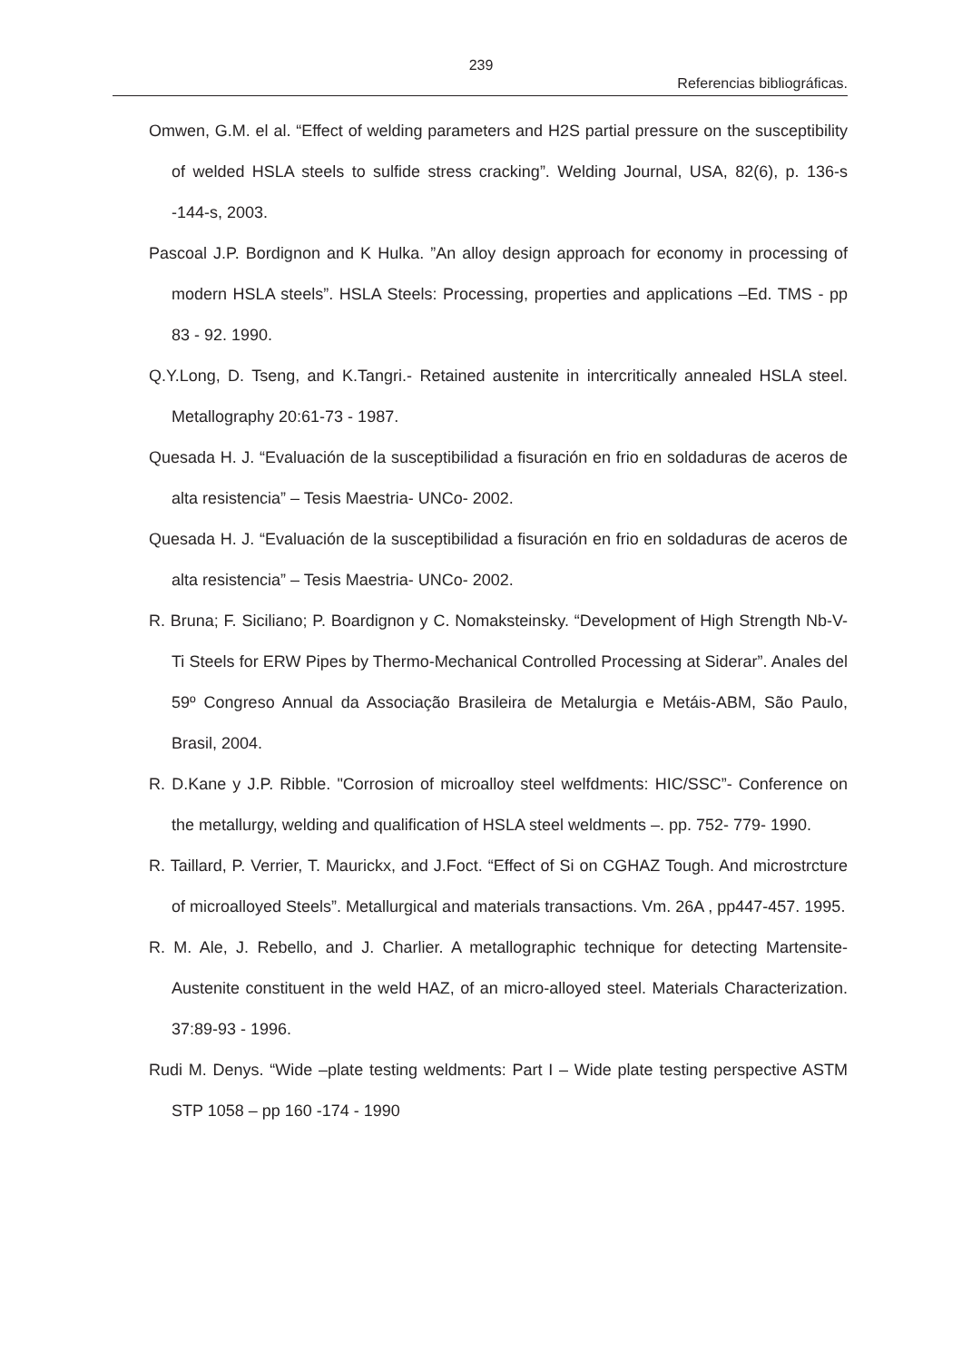239
Referencias bibliográficas.
Omwen, G.M. el al. “Effect of welding parameters and H2S partial pressure on the susceptibility of welded HSLA steels to sulfide stress cracking”. Welding Journal, USA, 82(6), p. 136-s -144-s, 2003.
Pascoal J.P. Bordignon and K Hulka. ”An alloy design approach for economy in processing of modern HSLA steels”. HSLA Steels: Processing, properties and applications –Ed. TMS - pp 83 - 92. 1990.
Q.Y.Long, D. Tseng, and K.Tangri.- Retained austenite in intercritically annealed HSLA steel. Metallography 20:61-73 - 1987.
Quesada H. J. “Evaluación de la susceptibilidad a fisuración en frio en soldaduras de aceros de alta resistencia” – Tesis Maestria- UNCo- 2002.
Quesada H. J. “Evaluación de la susceptibilidad a fisuración en frio en soldaduras de aceros de alta resistencia” – Tesis Maestria- UNCo- 2002.
R. Bruna; F. Siciliano; P. Boardignon y C. Nomaksteinsky. “Development of High Strength Nb-V-Ti Steels for ERW Pipes by Thermo-Mechanical Controlled Processing at Siderar”. Anales del 59º Congreso Annual da Associação Brasileira de Metalurgia e Metáis-ABM, São Paulo, Brasil, 2004.
R. D.Kane y J.P. Ribble. "Corrosion of microalloy steel welfdments: HIC/SSC”- Conference on the metallurgy, welding and qualification of HSLA steel weldments –. pp. 752- 779- 1990.
R. Taillard, P. Verrier, T. Maurickx, and J.Foct. “Effect of Si on CGHAZ Tough. And microstrcture of microalloyed Steels”. Metallurgical and materials transactions. Vm. 26A , pp447-457. 1995.
R. M. Ale, J. Rebello, and J. Charlier. A metallographic technique for detecting Martensite-Austenite constituent in the weld HAZ, of an micro-alloyed steel. Materials Characterization. 37:89-93 - 1996.
Rudi M. Denys. “Wide –plate testing weldments: Part I – Wide plate testing perspective ASTM STP 1058 – pp 160 -174 - 1990